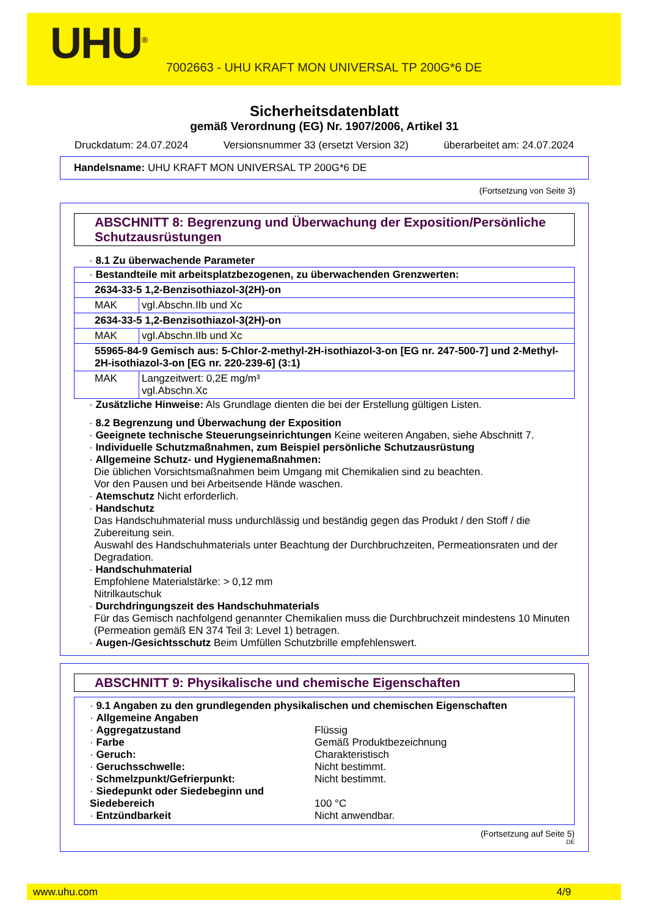UHU<sup>®</sup>
7002663 - UHU KRAFT MON UNIVERSAL TP 200G*6 DE
Sicherheitsdatenblatt
gemäß Verordnung (EG) Nr. 1907/2006, Artikel 31
Druckdatum: 24.07.2024 Versionsnummer 33 (ersetzt Version 32) überarbeitet am: 24.07.2024
Handelsname: UHU KRAFT MON UNIVERSAL TP 200G*6 DE
(Fortsetzung von Seite 3)
ABSCHNITT 8: Begrenzung und Überwachung der Exposition/Persönliche Schutzausrüstungen
· 8.1 Zu überwachende Parameter
| · Bestandteile mit arbeitsplatzbezogenen, zu überwachenden Grenzwerten: | |
| 2634-33-5 1,2-Benzisothiazol-3(2H)-on | |
| MAK | vgl.Abschn.IIb und Xc |
| 2634-33-5 1,2-Benzisothiazol-3(2H)-on | |
| MAK | vgl.Abschn.IIb und Xc |
| 55965-84-9 Gemisch aus: 5-Chlor-2-methyl-2H-isothiazol-3-on [EG nr. 247-500-7] und 2-Methyl-2H-isothiazol-3-on [EG nr. 220-239-6] (3:1) | |
| MAK | Langzeitwert: 0,2E mg/m³ vgl.Abschn.Xc |
· Zusätzliche Hinweise: Als Grundlage dienten die bei der Erstellung gültigen Listen.
· 8.2 Begrenzung und Überwachung der Exposition
· Geeignete technische Steuerungseinrichtungen Keine weiteren Angaben, siehe Abschnitt 7.
· Individuelle Schutzmaßnahmen, zum Beispiel persönliche Schutzausrüstung
· Allgemeine Schutz- und Hygienemaßnahmen:
Die üblichen Vorsichtsmaßnahmen beim Umgang mit Chemikalien sind zu beachten.
Vor den Pausen und bei Arbeitsende Hände waschen.
· Atemschutz Nicht erforderlich.
· Handschutz
Das Handschuhmaterial muss undurchlässig und beständig gegen das Produkt / den Stoff / die Zubereitung sein.
Auswahl des Handschuhmaterials unter Beachtung der Durchbruchzeiten, Permeationsraten und der Degradation.
· Handschuhmaterial
Empfohlene Materialstärke: > 0,12 mm
Nitrilkautschuk
· Durchdringungszeit des Handschuhmaterials
Für das Gemisch nachfolgend genannter Chemikalien muss die Durchbruchzeit mindestens 10 Minuten (Permeation gemäß EN 374 Teil 3: Level 1) betragen.
· Augen-/Gesichtsschutz Beim Umfüllen Schutzbrille empfehlenswert.
ABSCHNITT 9: Physikalische und chemische Eigenschaften
· 9.1 Angaben zu den grundlegenden physikalischen und chemischen Eigenschaften
· Allgemeine Angaben
| · Aggregatzustand | Flüssig |
| · Farbe | Gemäß Produktbezeichnung |
| · Geruch: | Charakteristisch |
| · Geruchsschwelle: | Nicht bestimmt. |
| · Schmelzpunkt/Gefrierpunkt: | Nicht bestimmt. |
| · Siedepunkt oder Siedebeginn und Siedebereich | 100 °C |
| · Entzündbarkeit | Nicht anwendbar. |
(Fortsetzung auf Seite 5)
DE
www.uhu.com 4/9